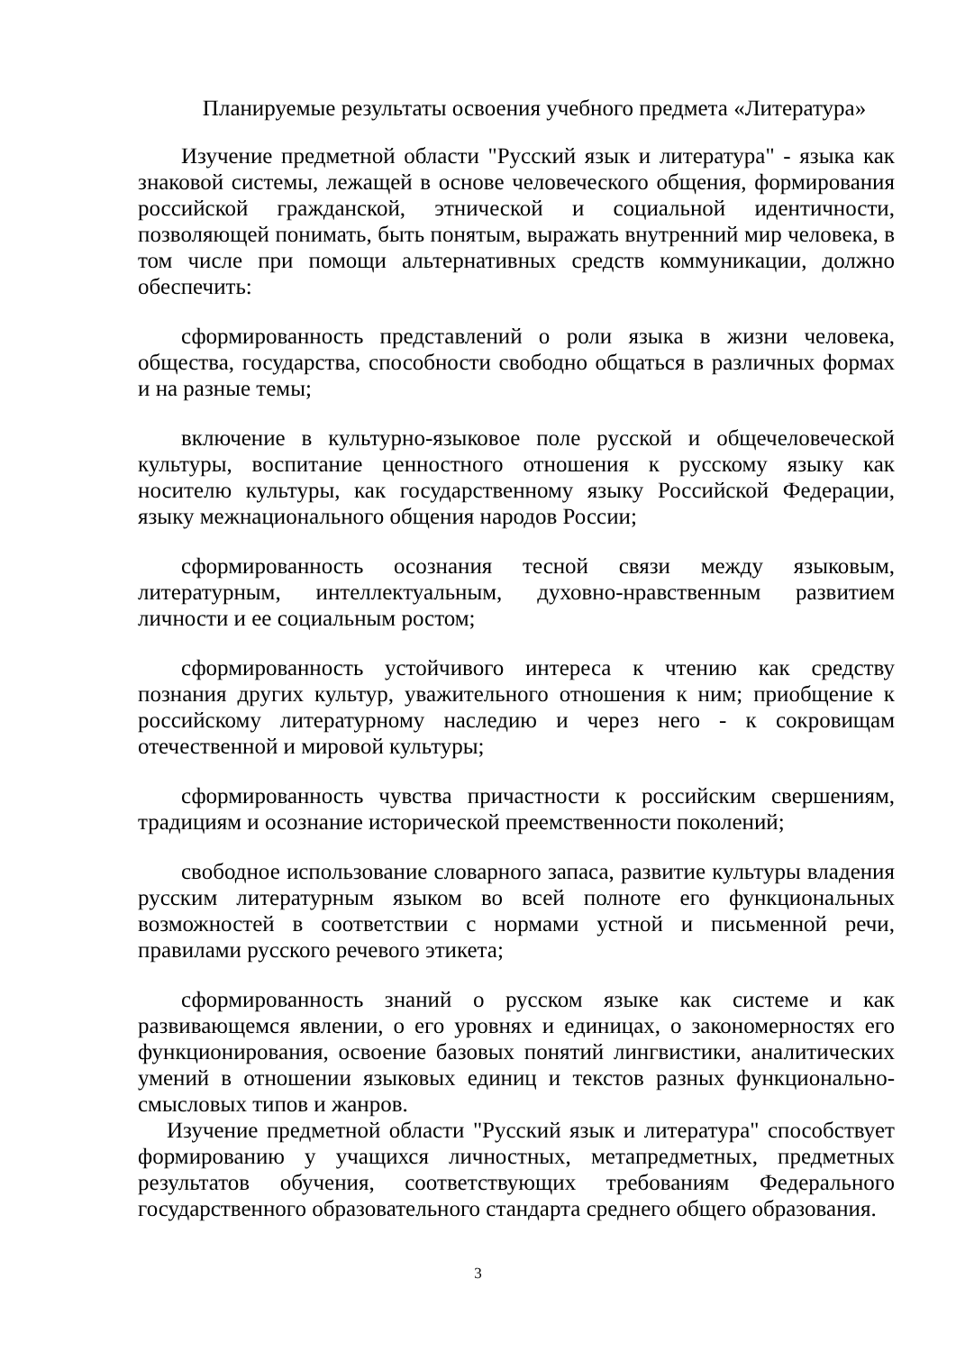Планируемые результаты освоения учебного предмета «Литература»
Изучение предметной области "Русский язык и литература" - языка как знаковой системы, лежащей в основе человеческого общения, формирования российской гражданской, этнической и социальной идентичности, позволяющей понимать, быть понятым, выражать внутренний мир человека, в том числе при помощи альтернативных средств коммуникации, должно обеспечить:
сформированность представлений о роли языка в жизни человека, общества, государства, способности свободно общаться в различных формах и на разные темы;
включение в культурно-языковое поле русской и общечеловеческой культуры, воспитание ценностного отношения к русскому языку как носителю культуры, как государственному языку Российской Федерации, языку межнационального общения народов России;
сформированность осознания тесной связи между языковым, литературным, интеллектуальным, духовно-нравственным развитием личности и ее социальным ростом;
сформированность устойчивого интереса к чтению как средству познания других культур, уважительного отношения к ним; приобщение к российскому литературному наследию и через него - к сокровищам отечественной и мировой культуры;
сформированность чувства причастности к российским свершениям, традициям и осознание исторической преемственности поколений;
свободное использование словарного запаса, развитие культуры владения русским литературным языком во всей полноте его функциональных возможностей в соответствии с нормами устной и письменной речи, правилами русского речевого этикета;
сформированность знаний о русском языке как системе и как развивающемся явлении, о его уровнях и единицах, о закономерностях его функционирования, освоение базовых понятий лингвистики, аналитических умений в отношении языковых единиц и текстов разных функционально-смысловых типов и жанров.
Изучение предметной области "Русский язык и литература" способствует формированию у учащихся личностных, метапредметных, предметных результатов обучения, соответствующих требованиям Федерального государственного образовательного стандарта среднего общего образования.
3